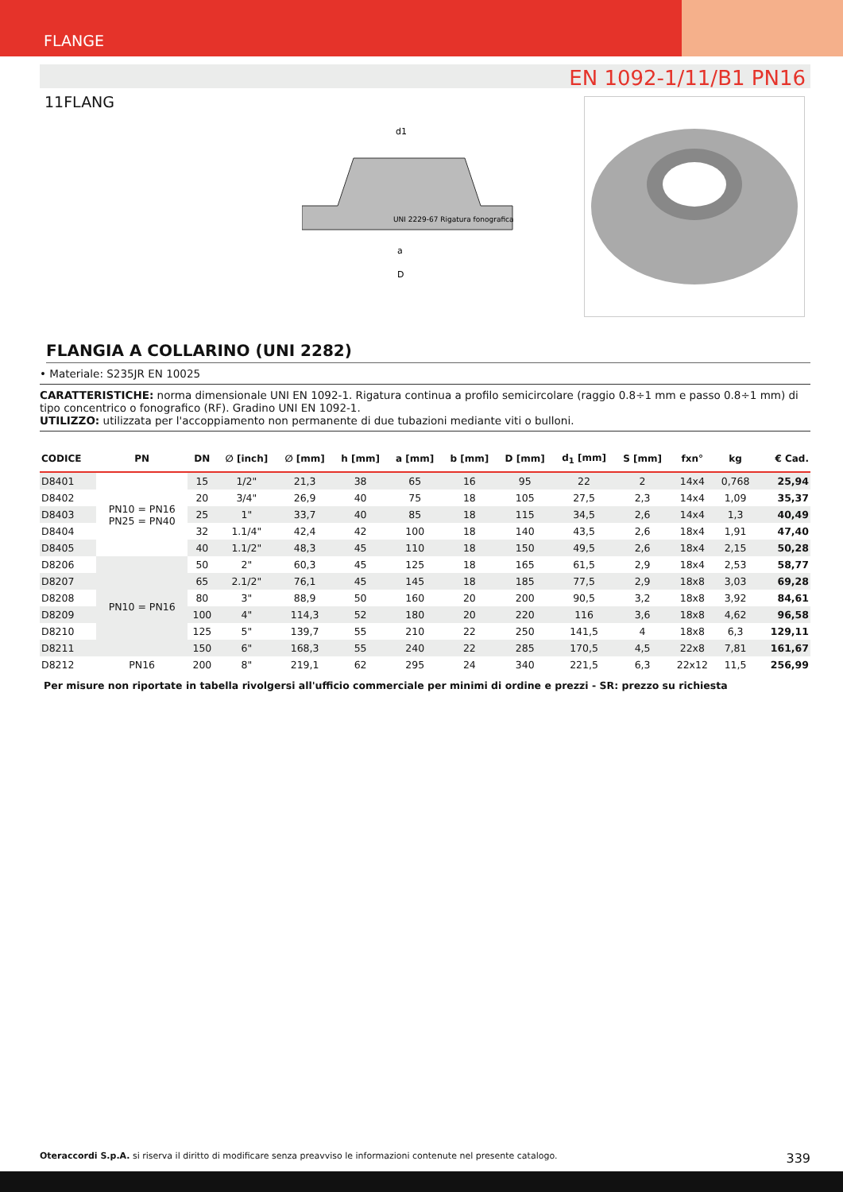FLANGE
EN 1092-1/11/B1 PN16
11FLANG
UNI 2229-67 Rigatura fonografica
a
D
d1
FLANGIA A COLLARINO (UNI 2282)
• Materiale: S235JR EN 10025
CARATTERISTICHE: norma dimensionale UNI EN 1092-1. Rigatura continua a profilo semicircolare (raggio 0.8÷1 mm e passo 0.8÷1 mm) di tipo concentrico o fonografico (RF). Gradino UNI EN 1092-1.
UTILIZZO: utilizzata per l'accoppiamento non permanente di due tubazioni mediante viti o bulloni.
| CODICE | PN | DN | ∅ [inch] | ∅ [mm] | h [mm] | a [mm] | b [mm] | D [mm] | d<sub>1</sub> [mm] | S [mm] | fxn° | kg | € Cad. |
| --- | --- | --- | --- | --- | --- | --- | --- | --- | --- | --- | --- | --- | --- |
| D8401 | PN10 = PN16 PN25 = PN40 | 15 | 1/2" | 21,3 | 38 | 65 | 16 | 95 | 22 | 2 | 14x4 | 0,768 | 25,94 |
| D8402 | | 20 | 3/4" | 26,9 | 40 | 75 | 18 | 105 | 27,5 | 2,3 | 14x4 | 1,09 | 35,37 |
| D8403 | | 25 | 1" | 33,7 | 40 | 85 | 18 | 115 | 34,5 | 2,6 | 14x4 | 1,3 | 40,49 |
| D8404 | | 32 | 1.1/4" | 42,4 | 42 | 100 | 18 | 140 | 43,5 | 2,6 | 18x4 | 1,91 | 47,40 |
| D8405 | | 40 | 1.1/2" | 48,3 | 45 | 110 | 18 | 150 | 49,5 | 2,6 | 18x4 | 2,15 | 50,28 |
| D8206 | PN10 = PN16 | 50 | 2" | 60,3 | 45 | 125 | 18 | 165 | 61,5 | 2,9 | 18x4 | 2,53 | 58,77 |
| D8207 | | 65 | 2.1/2" | 76,1 | 45 | 145 | 18 | 185 | 77,5 | 2,9 | 18x8 | 3,03 | 69,28 |
| D8208 | | 80 | 3" | 88,9 | 50 | 160 | 20 | 200 | 90,5 | 3,2 | 18x8 | 3,92 | 84,61 |
| D8209 | | 100 | 4" | 114,3 | 52 | 180 | 20 | 220 | 116 | 3,6 | 18x8 | 4,62 | 96,58 |
| D8210 | | 125 | 5" | 139,7 | 55 | 210 | 22 | 250 | 141,5 | 4 | 18x8 | 6,3 | 129,11 |
| D8211 | | 150 | 6" | 168,3 | 55 | 240 | 22 | 285 | 170,5 | 4,5 | 22x8 | 7,81 | 161,67 |
| D8212 | PN16 | 200 | 8" | 219,1 | 62 | 295 | 24 | 340 | 221,5 | 6,3 | 22x12 | 11,5 | 256,99 |
Per misure non riportate in tabella rivolgersi all'ufficio commerciale per minimi di ordine e prezzi - SR: prezzo su richiesta
Oteraccordi S.p.A. si riserva il diritto di modificare senza preavviso le informazioni contenute nel presente catalogo. 339